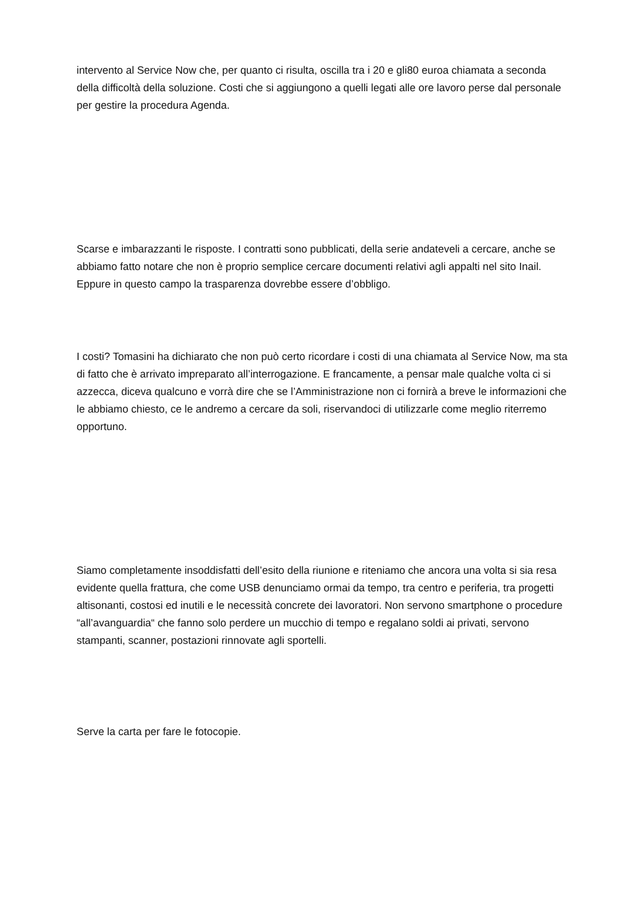intervento al Service Now che, per quanto ci risulta, oscilla tra i 20 e gli80 euroa chiamata a seconda della difficoltà della soluzione. Costi che si aggiungono a quelli legati alle ore lavoro perse dal personale per gestire la procedura Agenda.
Scarse e imbarazzanti le risposte. I contratti sono pubblicati, della serie andateveli a cercare, anche se abbiamo fatto notare che non è proprio semplice cercare documenti relativi agli appalti nel sito Inail. Eppure in questo campo la trasparenza dovrebbe essere d’obbligo.
I costi? Tomasini ha dichiarato che non può certo ricordare i costi di una chiamata al Service Now, ma sta di fatto che è arrivato impreparato all’interrogazione. E francamente, a pensar male qualche volta ci si azzecca, diceva qualcuno e vorrà dire che se l’Amministrazione non ci fornirà a breve le informazioni che le abbiamo chiesto, ce le andremo a cercare da soli, riservandoci di utilizzarle come meglio riterremo opportuno.
Siamo completamente insoddisfatti dell’esito della riunione e riteniamo che ancora una volta si sia resa evidente quella frattura, che come USB denunciamo ormai da tempo, tra centro e periferia, tra progetti altisonanti, costosi ed inutili e le necessità concrete dei lavoratori. Non servono smartphone o procedure “all’avanguardia“ che fanno solo perdere un mucchio di tempo e regalano soldi ai privati, servono stampanti, scanner, postazioni rinnovate agli sportelli.
Serve la carta per fare le fotocopie.